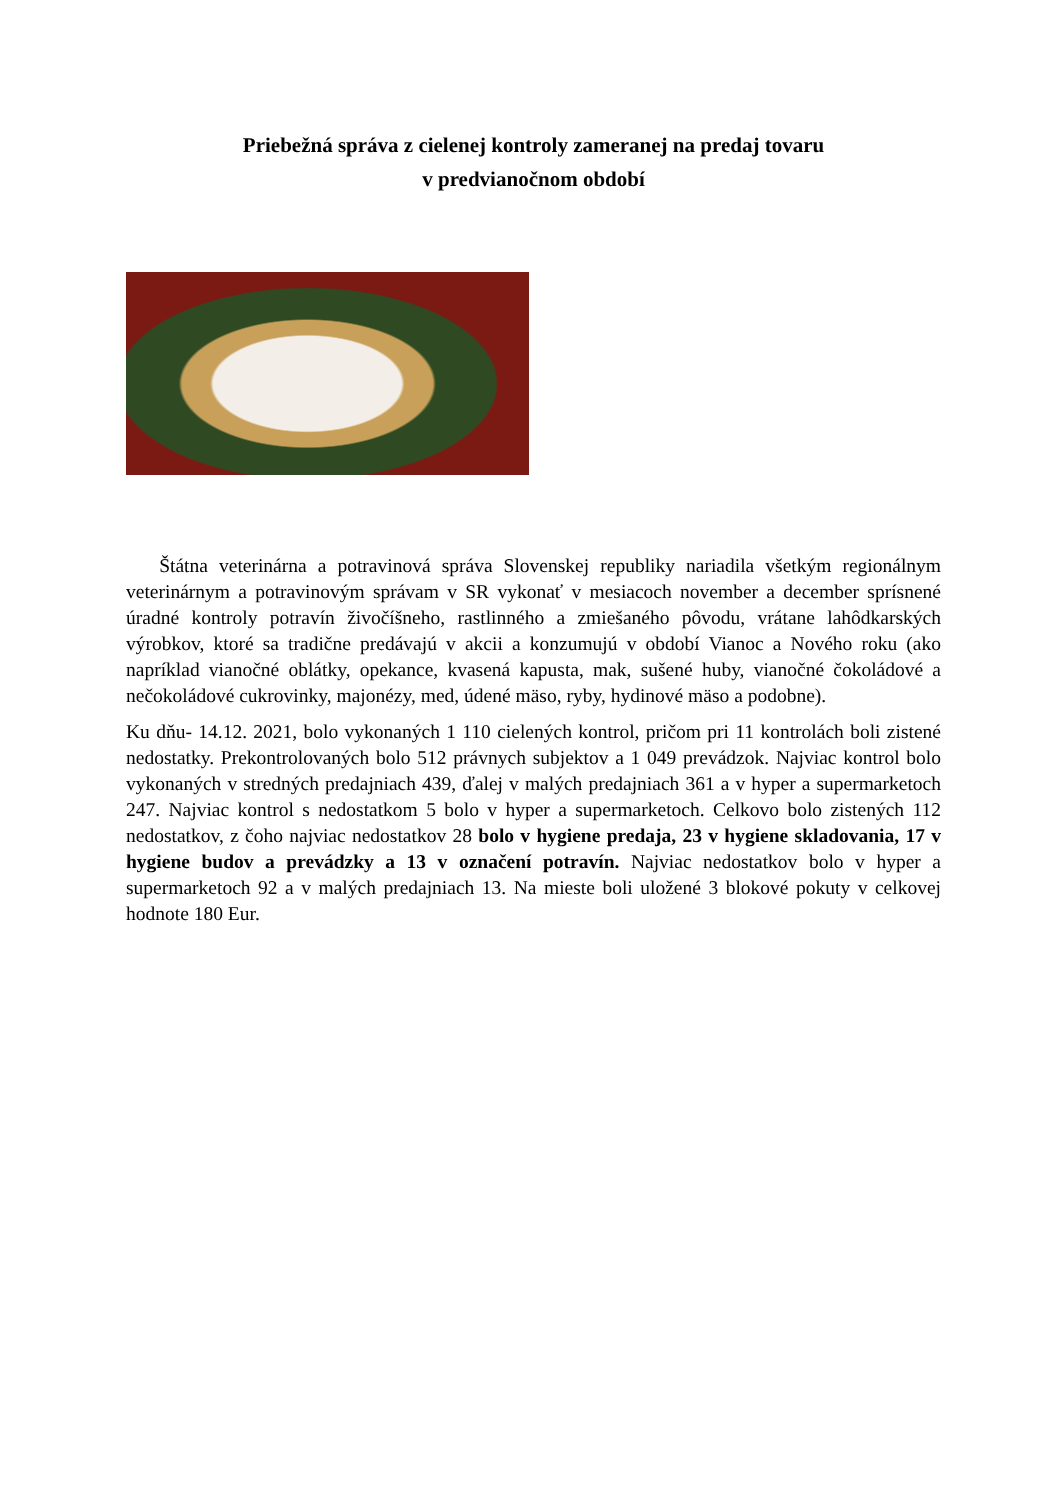Priebežná správa z cielenej kontroly zameranej na predaj tovaru
v predvianočnom období
Štátna veterinárna a potravinová správa Slovenskej republiky nariadila všetkým regionálnym veterinárnym a potravinovým správam v SR vykonať v mesiacoch november a december sprísnené úradné kontroly potravín živočíšneho, rastlinného a zmiešaného pôvodu, vrátane lahôdkarských výrobkov, ktoré sa tradične predávajú v akcii a konzumujú v období Vianoc a Nového roku (ako napríklad vianočné oblátky, opekance, kvasená kapusta, mak, sušené huby, vianočné čokoládové a nečokoládové cukrovinky, majonézy, med, údené mäso, ryby, hydinové mäso a podobne).
Ku dňu- 14.12. 2021, bolo vykonaných 1 110 cielených kontrol, pričom pri 11 kontrolách boli zistené nedostatky. Prekontrolovaných bolo 512 právnych subjektov a 1 049 prevádzok. Najviac kontrol bolo vykonaných v stredných predajniach 439, ďalej v malých predajniach 361 a v hyper a supermarketoch 247. Najviac kontrol s nedostatkom 5 bolo v hyper a supermarketoch. Celkovo bolo zistených 112 nedostatkov, z čoho najviac nedostatkov 28 bolo v hygiene predaja, 23 v hygiene skladovania, 17 v hygiene budov a prevádzky a 13 v označení potravín. Najviac nedostatkov bolo v hyper a supermarketoch 92 a v malých predajniach 13. Na mieste boli uložené 3 blokové pokuty v celkovej hodnote 180 Eur.